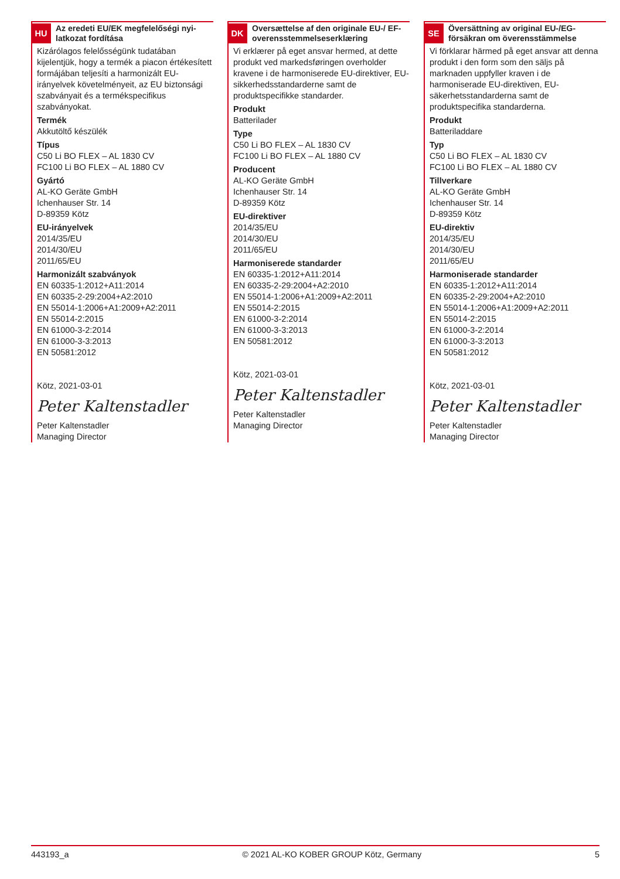HU
Az eredeti EU/EK megfelelőségi nyi­latkozat fordítása
Kizárólagos felelősségünk tudatában kijelentjük, hogy a termék a piacon értékesített formájában teljesíti a harmonizált EU-irányelvek követelményeit, az EU biztonsági szabványait és a termékspecifikus szabványokat.
Termék
Akkutöltő készülék
Típus
C50 Li BO FLEX – AL 1830 CV
FC100 Li BO FLEX – AL 1880 CV
Gyártó
AL-KO Geräte GmbH
Ichenhauser Str. 14
D-89359 Kötz
EU-irányelvek
2014/35/EU
2014/30/EU
2011/65/EU
Harmonizált szabványok
EN 60335-1:2012+A11:2014
EN 60335-2-29:2004+A2:2010
EN 55014-1:2006+A1:2009+A2:2011
EN 55014-2:2015
EN 61000-3-2:2014
EN 61000-3-3:2013
EN 50581:2012
Kötz, 2021-03-01
Peter Kaltenstadler
Peter Kaltenstadler
Managing Director
DK
Oversættelse af den originale EU-/ EF-overensstemmelseserklæring
Vi erklærer på eget ansvar hermed, at dette produkt ved markedsføringen overholder kravene i de harmoniserede EU-direktiver, EU-sikkerhedsstandarderne samt de produktspecifikke standarder.
Produkt
Batterilader
Type
C50 Li BO FLEX – AL 1830 CV
FC100 Li BO FLEX – AL 1880 CV
Producent
AL-KO Geräte GmbH
Ichenhauser Str. 14
D-89359 Kötz
EU-direktiver
2014/35/EU
2014/30/EU
2011/65/EU
Harmoniserede standarder
EN 60335-1:2012+A11:2014
EN 60335-2-29:2004+A2:2010
EN 55014-1:2006+A1:2009+A2:2011
EN 55014-2:2015
EN 61000-3-2:2014
EN 61000-3-3:2013
EN 50581:2012
Kötz, 2021-03-01
Peter Kaltenstadler
Peter Kaltenstadler
Managing Director
SE
Översättning av original EU-/EG-försäkran om överensstämmelse
Vi förklarar härmed på eget ansvar att denna produkt i den form som den säljs på marknaden uppfyller kraven i de harmoniserade EU-direktiven, EU- säkerhetsstandarderna samt de produktspecifika standarderna.
Produkt
Batteriladdare
Typ
C50 Li BO FLEX – AL 1830 CV
FC100 Li BO FLEX – AL 1880 CV
Tillverkare
AL-KO Geräte GmbH
Ichenhauser Str. 14
D-89359 Kötz
EU-direktiv
2014/35/EU
2014/30/EU
2011/65/EU
Harmoniserade standarder
EN 60335-1:2012+A11:2014
EN 60335-2-29:2004+A2:2010
EN 55014-1:2006+A1:2009+A2:2011
EN 55014-2:2015
EN 61000-3-2:2014
EN 61000-3-3:2013
EN 50581:2012
Kötz, 2021-03-01
Peter Kaltenstadler
Peter Kaltenstadler
Managing Director
443193_a © 2021 AL-KO KOBER GROUP Kötz, Germany 5